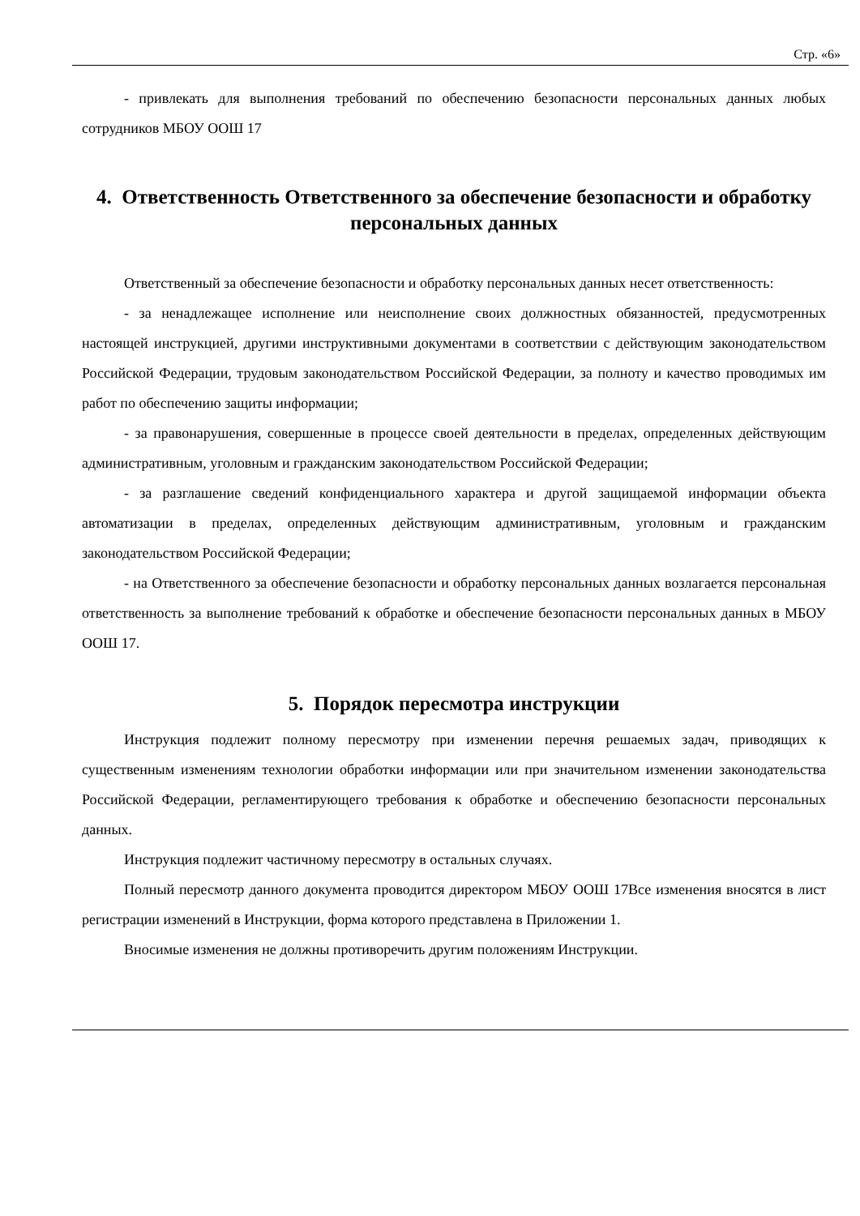Стр. «6»
- привлекать для выполнения требований по обеспечению безопасности персональных данных любых сотрудников МБОУ ООШ 17
4. Ответственность Ответственного за обеспечение безопасности и обработку персональных данных
Ответственный за обеспечение безопасности и обработку персональных данных несет ответственность:
- за ненадлежащее исполнение или неисполнение своих должностных обязанностей, предусмотренных настоящей инструкцией, другими инструктивными документами в соответствии с действующим законодательством Российской Федерации, трудовым законодательством Российской Федерации, за полноту и качество проводимых им работ по обеспечению защиты информации;
- за правонарушения, совершенные в процессе своей деятельности в пределах, определенных действующим административным, уголовным и гражданским законодательством Российской Федерации;
- за разглашение сведений конфиденциального характера и другой защищаемой информации объекта автоматизации в пределах, определенных действующим административным, уголовным и гражданским законодательством Российской Федерации;
- на Ответственного за обеспечение безопасности и обработку персональных данных возлагается персональная ответственность за выполнение требований к обработке и обеспечение безопасности персональных данных в МБОУ ООШ 17.
5. Порядок пересмотра инструкции
Инструкция подлежит полному пересмотру при изменении перечня решаемых задач, приводящих к существенным изменениям технологии обработки информации или при значительном изменении законодательства Российской Федерации, регламентирующего требования к обработке и обеспечению безопасности персональных данных.
Инструкция подлежит частичному пересмотру в остальных случаях.
Полный пересмотр данного документа проводится директором МБОУ ООШ 17Все изменения вносятся в лист регистрации изменений в Инструкции, форма которого представлена в Приложении 1.
Вносимые изменения не должны противоречить другим положениям Инструкции.